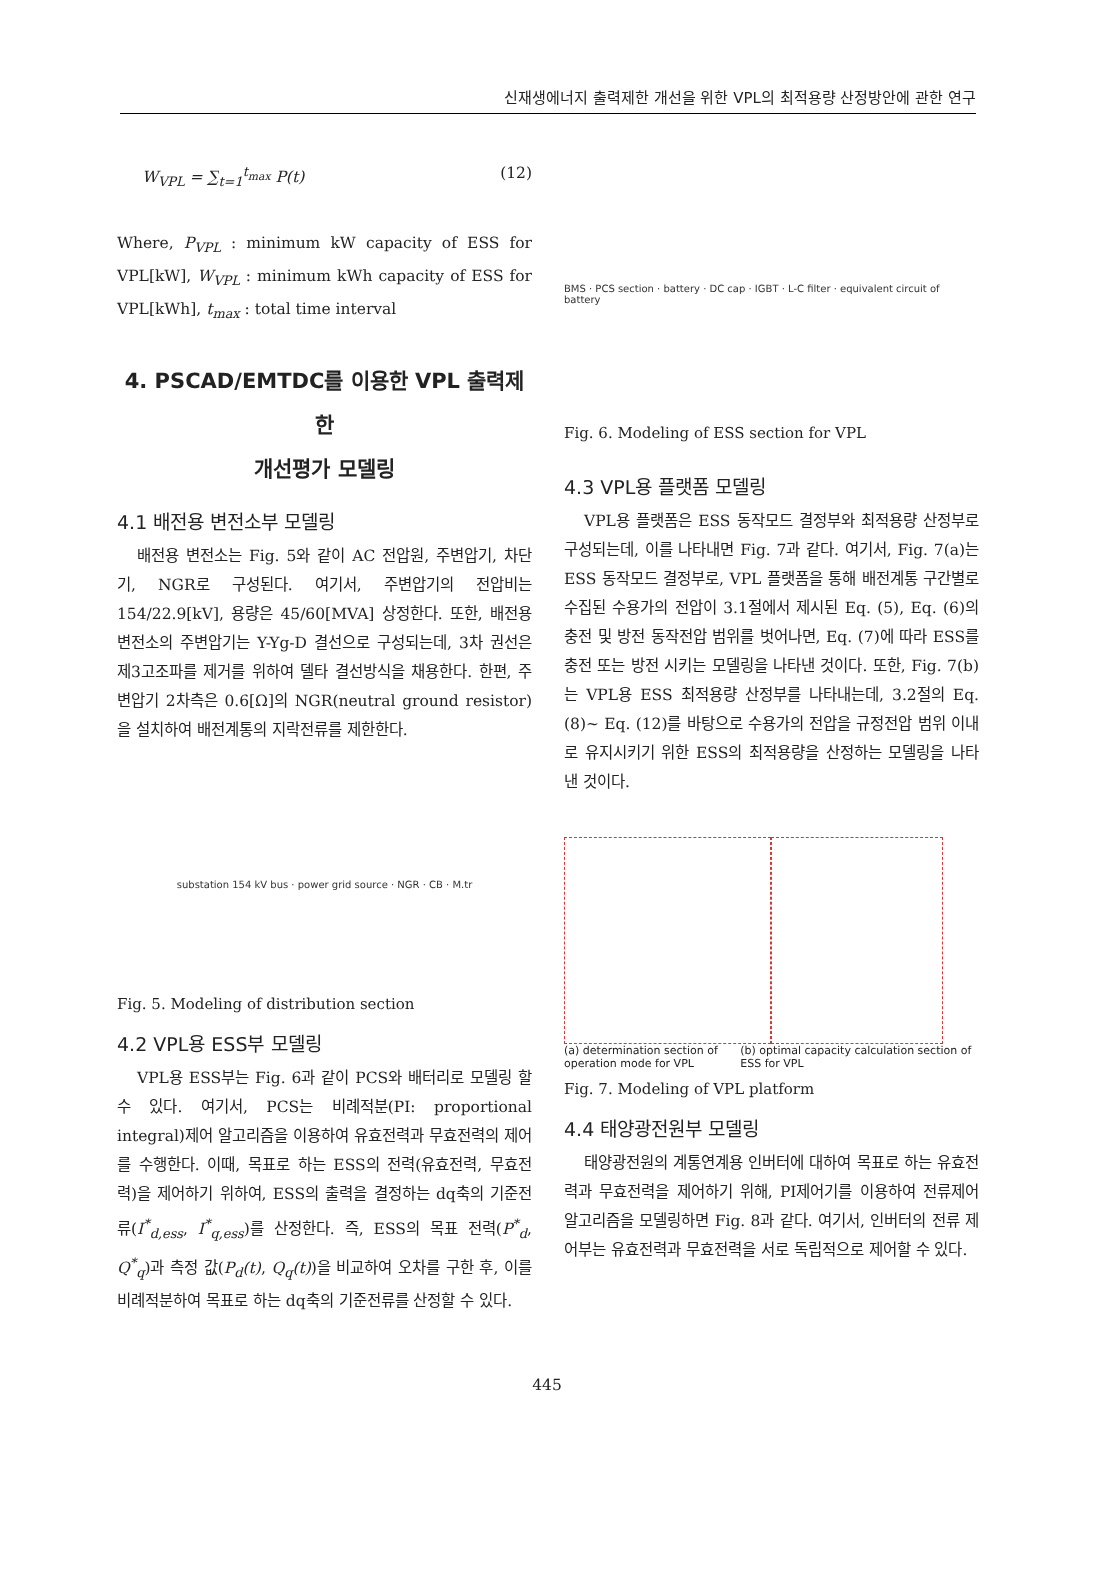신재생에너지 출력제한 개선을 위한 VPL의 최적용량 산정방안에 관한 연구
W<sub>VPL</sub> = ∑<sub>t=1</sub><sup>t<sub>max</sub></sup> P(t) (12)
Where, P<sub>VPL</sub> : minimum kW capacity of ESS for VPL[kW], W<sub>VPL</sub> : minimum kWh capacity of ESS for VPL[kWh], t<sub>max</sub> : total time interval
4. PSCAD/EMTDC를 이용한 VPL 출력제한
개선평가 모델링
4.1 배전용 변전소부 모델링
배전용 변전소는 Fig. 5와 같이 AC 전압원, 주변압기, 차단기, NGR로 구성된다. 여기서, 주변압기의 전압비는 154/22.9[kV], 용량은 45/60[MVA] 상정한다. 또한, 배전용 변전소의 주변압기는 Y-Yg-D 결선으로 구성되는데, 3차 권선은 제3고조파를 제거를 위하여 델타 결선방식을 채용한다. 한편, 주변압기 2차측은 0.6[Ω]의 NGR(neutral ground resistor)을 설치하여 배전계통의 지락전류를 제한한다.
substation 154 kV bus · power grid source · NGR · CB · M.tr
Fig. 5. Modeling of distribution section
4.2 VPL용 ESS부 모델링
VPL용 ESS부는 Fig. 6과 같이 PCS와 배터리로 모델링 할 수 있다. 여기서, PCS는 비례적분(PI: proportional integral)제어 알고리즘을 이용하여 유효전력과 무효전력의 제어를 수행한다. 이때, 목표로 하는 ESS의 전력(유효전력, 무효전력)을 제어하기 위하여, ESS의 출력을 결정하는 dq축의 기준전류(I<sup>*</sup><sub>d,ess</sub>, I<sup>*</sup><sub>q,ess</sub>)를 산정한다. 즉, ESS의 목표 전력(P<sup>*</sup><sub>d</sub>, Q<sup>*</sup><sub>q</sub>)과 측정 값(P<sub>d</sub>(t), Q<sub>q</sub>(t))을 비교하여 오차를 구한 후, 이를 비례적분하여 목표로 하는 dq축의 기준전류를 산정할 수 있다.
BMS · PCS section · battery · DC cap · IGBT · L-C filter · equivalent circuit of battery
Fig. 6. Modeling of ESS section for VPL
4.3 VPL용 플랫폼 모델링
VPL용 플랫폼은 ESS 동작모드 결정부와 최적용량 산정부로 구성되는데, 이를 나타내면 Fig. 7과 같다. 여기서, Fig. 7(a)는 ESS 동작모드 결정부로, VPL 플랫폼을 통해 배전계통 구간별로 수집된 수용가의 전압이 3.1절에서 제시된 Eq. (5), Eq. (6)의 충전 및 방전 동작전압 범위를 벗어나면, Eq. (7)에 따라 ESS를 충전 또는 방전 시키는 모델링을 나타낸 것이다. 또한, Fig. 7(b)는 VPL용 ESS 최적용량 산정부를 나타내는데, 3.2절의 Eq. (8)~ Eq. (12)를 바탕으로 수용가의 전압을 규정전압 범위 이내로 유지시키기 위한 ESS의 최적용량을 산정하는 모델링을 나타낸 것이다.
(a) determination section of operation mode for VPL
(b) optimal capacity calculation section of ESS for VPL
Fig. 7. Modeling of VPL platform
4.4 태양광전원부 모델링
태양광전원의 계통연계용 인버터에 대하여 목표로 하는 유효전력과 무효전력을 제어하기 위해, PI제어기를 이용하여 전류제어 알고리즘을 모델링하면 Fig. 8과 같다. 여기서, 인버터의 전류 제어부는 유효전력과 무효전력을 서로 독립적으로 제어할 수 있다.
445